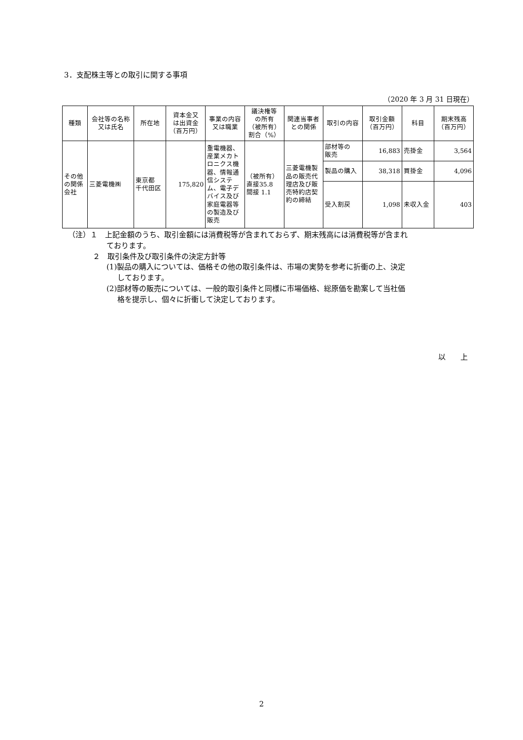3．支配株主等との取引に関する事項
（2020 年 3 月 31 日現在）
| 種類 | 会社等の名称 又は氏名 | 所在地 | 資本金又 は出資金 （百万円） | 事業の内容 又は職業 | 議決権等 の所有 （被所有） 割合（%） | 関連当事者 との関係 | 取引の内容 | 取引金額 （百万円） | 科目 | 期末残高 （百万円） |
| --- | --- | --- | --- | --- | --- | --- | --- | --- | --- | --- |
| その他 の関係 会社 | 三菱電機㈱ | 東京都 千代田区 | 175,820 | 重電機器、 産業メカト ロニクス機 器、情報通 信システ ム、電子デ バイス及び 家庭電器等 の製造及び 販売 | （被所有） 直接35.8 間接 1.1 | 三菱電機製 品の販売代 理店及び販 売特約店契 約の締結 | 部材等の 販売 | 16,883 | 売掛金 | 3,564 |
| | | | | | | | 製品の購入 | 38,318 | 買掛金 | 4,096 |
| | | | | | | | 受入割戻 | 1,098 | 未収入金 | 403 |
（注）１　上記金額のうち、取引金額には消費税等が含まれておらず、期末残高には消費税等が含まれ
ております。
２　取引条件及び取引条件の決定方針等
(1)製品の購入については、価格その他の取引条件は、市場の実勢を参考に折衝の上、決定
しております。
(2)部材等の販売については、一般的取引条件と同様に市場価格、総原価を勘案して当社価
格を提示し、個々に折衝して決定しております。
以　　上
2